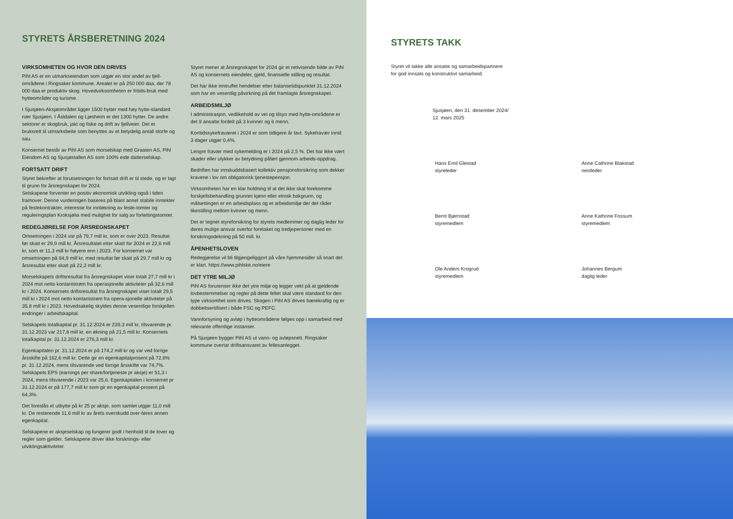STYRETS ÅRSBERETNING 2024
VIRKSOMHETEN OG HVOR DEN DRIVES
Pihl AS er en utmarkseiendom som utgjør en stor andel av fjell-områdene i Ringsaker kommune. Arealet er på 250 000 daa, der 78 000 daa er produktiv skog. Hovedvirksomheten er fritids-bruk med hytteområder og turisme.
I Sjusjøen-Aksjøområdet ligger 1500 hytter med høy hytte-standard nær Sjusjøen. I Åstdalen og Ljøsheim er det 1300 hytter. De andre sektorer er skogbruk, jakt og fiske og drift av fjellveier. Det er bruksrett til utmarksbeite som benyttes av et betydelig antall storfe og sau.
Konsernet består av Pihl AS som morselskap med Graaten AS, Pihl Eiendom AS og Sjusjøstallen AS som 100% eide datterselskap.
FORTSATT DRIFT
Styret bekrefter at forutsetningen for fortsatt drift er til stede, og er lagt til grunn for årsregnskapet for 2024.
Selskapene forventer en positiv økonomisk utvikling også i tiden framover. Denne vurderingen baseres på blant annet stabile inntekter på festekontrakter, interesse for innløsning av feste-tomter og reguleringsplan Kroksjølia med mulighet for salg av fortettingstomter.
REDEGJØRELSE FOR ÅRSREGNSKAPET
Omsetningen i 2024 var på 79,7 mill kr, som er over 2023. Resultat før skatt er 29,9 mill kr. Årsresultatet etter skatt for 2024 er 22,6 mill kr, som er 11,3 mill kr høyere enn i 2023. For konsernet var omsetningen på 84,9 mill kr, med resultat før skatt på 29,7 mill kr og årsresultat etter skatt på 22,2 mill kr.
Morselskapets driftsresultat fra årsregnskapet viser totalt 27,7 mill kr i 2024 mot netto kontantstrøm fra operasjonelle aktiviteter på 32,6 mill kr i 2024. Konsernets driftsresultat fra årsregnskapet viser totalt 29,5 mill kr i 2024 mot netto kontantstrøm fra opera-sjonelle aktiviteter på 35,8 mill kr i 2023. Hovedsakelig skyldes denne vesentlige forskjellen endringer i arbeidskapital.
Selskapets totalkapital pr. 31.12.2024 er 239,3 mill kr, tilsvarende pr. 31.12.2023 var 217,8 mill kr, en økning på 21,5 mill kr. Konsernets totalkapital pr. 31.12.2024 er 276,3 mill kr.
Egenkapitalen pr. 31.12.2024 er på 174,2 mill kr og var ved forrige årsskifte på 162,6 mill kr. Dette gir en egenkapitalprosent på 72,8% pr. 31.12.2024, mens tilsvarende ved forrige årsskifte var 74,7%. Selskapets EPS (earnings per share/fortjeneste pr aksje) er 51,3 i 2024, mens tilsvarende i 2023 var 25,6. Egenkapitalen i konsernet pr 31.12.2024 er på 177,7 mill kr som gir en egenkapital-prosent på 64,3%.
Det foreslås et utbytte på kr 25 pr aksje, som samlet utgjør 11,0 mill kr. De resterende 11,6 mill kr av årets overskudd over-føres annen egenkapital.
Selskapene er aksjeselskap og fungerer godt i henhold til de lover og regler som gjelder. Selskapene driver ikke forsknings- eller utviklingsaktiviteter.
Styret mener at årsregnskapet for 2024 gir et rettvisende bilde av Pihl AS og konsernets eiendeler, gjeld, finansielle stilling og resultat.
Det har ikke inntruffet hendelser etter balansetidspunktet 31.12.2024 som har en vesentlig påvirkning på det framlagte årsregnskapet.
ARBEIDSMILJØ
I administrasjon, vedlikehold av vei og tilsyn med hytte-områdene er det 9 ansatte fordelt på 3 kvinner og 6 menn.
Korttidssykefraværet i 2024 er som tidligere år lavt. Sykefravær inntil 3 dager utgjør 0,4%.
Lengre fravær med sykemelding er i 2024 på 2,5 %. Det har ikke vært skader eller ulykker av betydning påført gjennom arbeids-oppdrag.
Bedriften har innskuddsbasert kollektiv pensjonsforsikring som dekker kravene i lov om obligatorisk tjenestepensjon.
Virksomheten har en klar holdning til at det ikke skal forekomme forskjellsbehandling grunnet kjønn eller etnisk bakgrunn, og målsettingen er en arbeidsplass og et arbeidsmiljø der det råder likestilling mellom kvinner og menn.
Det er tegnet styreforsikring for styrets medlemmer og daglig leder for deres mulige ansvar overfor foretaket og tredjepersoner med en forsikringsdekning på 50 mill. kr.
ÅPENHETSLOVEN
Redegjørelse vil bli tilgjengeliggjort på våre hjemmesider så snart det er klart. https://www.pihlske.no/eiere
DET YTRE MILJØ
Pihl AS forurenser ikke det ytre miljø og legger vekt på at gjeldende lovbestemmelser og regler på dette feltet skal være standard for den type virksomhet som drives. Skogen i Pihl AS drives bærekraftig og er dobbeltsertifisert i både FSC og PEFC.
Vannforsyning og avløp i hytteområdene følges opp i samarbeid med relevante offentlige instanser.
På Sjusjøen bygger Pihl AS ut vann- og avløpsnett. Ringsaker kommune overtar driftsansvaret av fellesanlegget.
STYRETS TAKK
Styret vil takke alle ansatte og samarbeidspartnere
for god innsats og konstruktivt samarbeid.
Sjusjøen, den 31. desember 2024/
12. mars 2025
Hans Emil Glestad
styreleder
Anne Cathrine Blakstad
nestleder
Bernt Bjørnstad
styremedlem
Anne Kathrine Fossum
styremedlem
Ole Anders Krogrud
styremedlem
Johannes Bergum
daglig leder